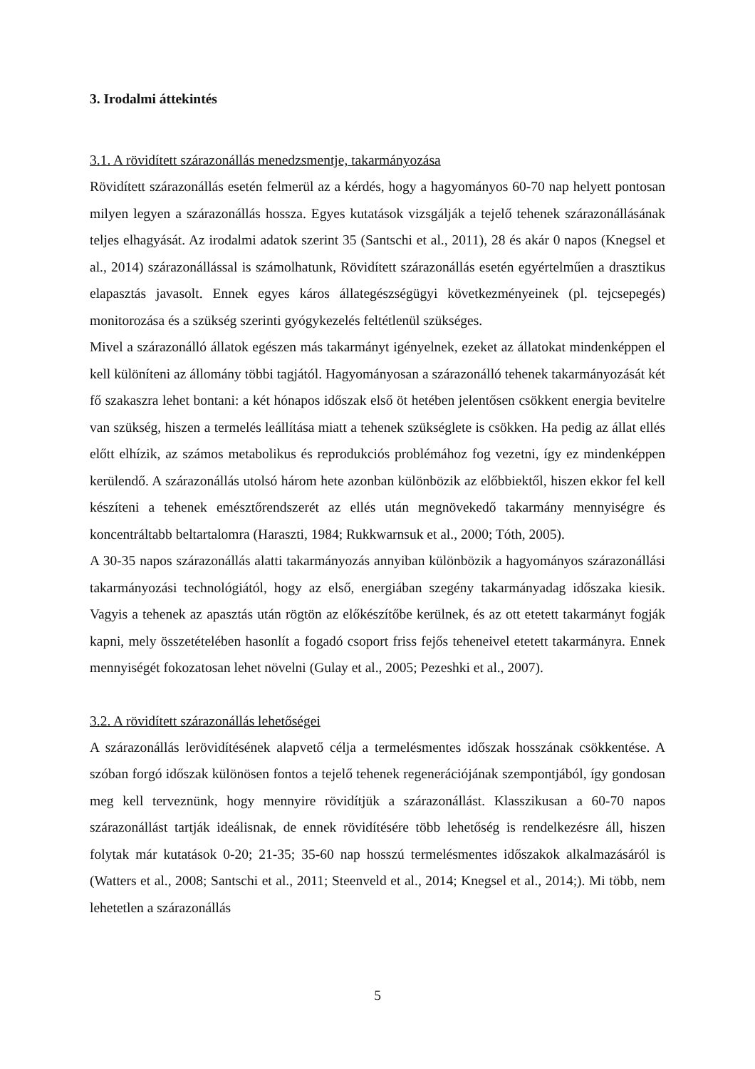3. Irodalmi áttekintés
3.1. A rövidített szárazonállás menedzsmentje, takarmányozása
Rövidített szárazonállás esetén felmerül az a kérdés, hogy a hagyományos 60-70 nap helyett pontosan milyen legyen a szárazonállás hossza. Egyes kutatások vizsgálják a tejelő tehenek szárazonállásának teljes elhagyását. Az irodalmi adatok szerint 35 (Santschi et al., 2011), 28 és akár 0 napos (Knegsel et al., 2014) szárazonállással is számolhatunk, Rövidített szárazonállás esetén egyértelműen a drasztikus elapasztás javasolt. Ennek egyes káros állategészségügyi következményeinek (pl. tejcsepegés) monitorozása és a szükség szerinti gyógykezelés feltétlenül szükséges.
Mivel a szárazonálló állatok egészen más takarmányt igényelnek, ezeket az állatokat mindenképpen el kell különíteni az állomány többi tagjától. Hagyományosan a szárazonálló tehenek takarmányozását két fő szakaszra lehet bontani: a két hónapos időszak első öt hetében jelentősen csökkent energia bevitelre van szükség, hiszen a termelés leállítása miatt a tehenek szükséglete is csökken. Ha pedig az állat ellés előtt elhízik, az számos metabolikus és reprodukciós problémához fog vezetni, így ez mindenképpen kerülendő. A szárazonállás utolsó három hete azonban különbözik az előbbiektől, hiszen ekkor fel kell készíteni a tehenek emésztőrendszerét az ellés után megnövekedő takarmány mennyiségre és koncentráltabb beltartalomra (Haraszti, 1984; Rukkwarnsuk et al., 2000; Tóth, 2005).
A 30-35 napos szárazonállás alatti takarmányozás annyiban különbözik a hagyományos szárazonállási takarmányozási technológiától, hogy az első, energiában szegény takarmányadag időszaka kiesik. Vagyis a tehenek az apasztás után rögtön az előkészítőbe kerülnek, és az ott etetett takarmányt fogják kapni, mely összetételében hasonlít a fogadó csoport friss fejős teheneivel etetett takarmányra. Ennek mennyiségét fokozatosan lehet növelni (Gulay et al., 2005; Pezeshki et al., 2007).
3.2. A rövidített szárazonállás lehetőségei
A szárazonállás lerövidítésének alapvető célja a termelésmentes időszak hosszának csökkentése. A szóban forgó időszak különösen fontos a tejelő tehenek regenerációjának szempontjából, így gondosan meg kell terveznünk, hogy mennyire rövidítjük a szárazonállást. Klasszikusan a 60-70 napos szárazonállást tartják ideálisnak, de ennek rövidítésére több lehetőség is rendelkezésre áll, hiszen folytak már kutatások 0-20; 21-35; 35-60 nap hosszú termelésmentes időszakok alkalmazásáról is (Watters et al., 2008; Santschi et al., 2011; Steenveld et al., 2014; Knegsel et al., 2014;). Mi több, nem lehetetlen a szárazonállás
5